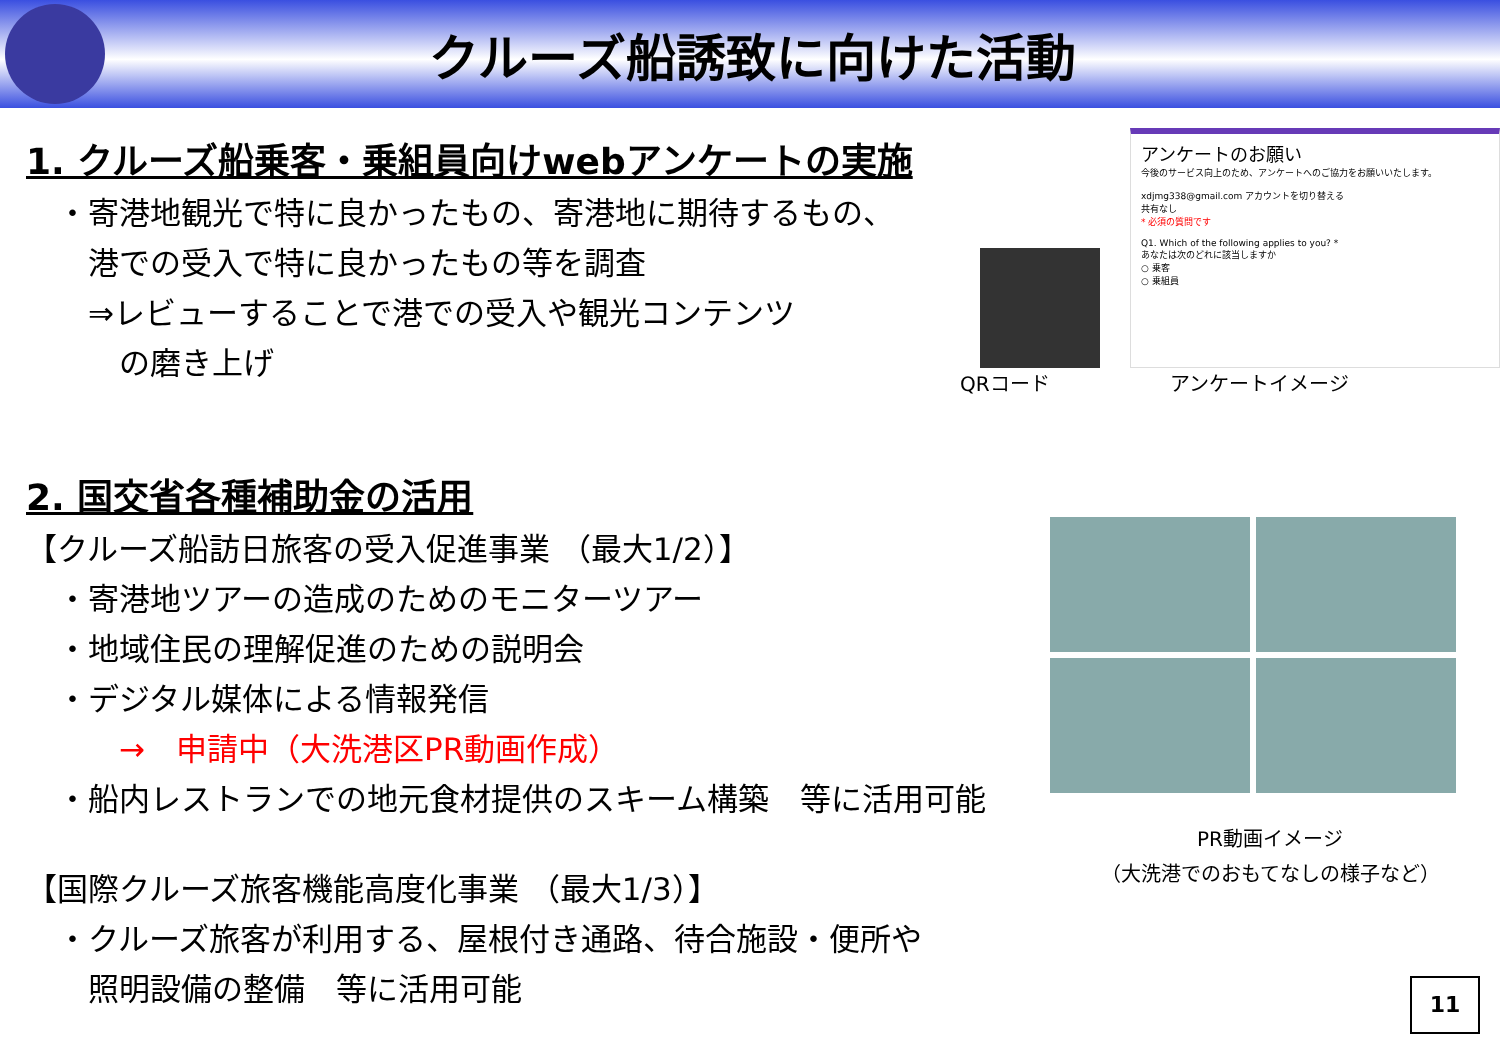クルーズ船誘致に向けた活動
1. クルーズ船乗客・乗組員向けwebアンケートの実施
　・寄港地観光で特に良かったもの、寄港地に期待するもの、
　　港での受入で特に良かったもの等を調査
　　⇒レビューすることで港での受入や観光コンテンツ
　　　の磨き上げ
2. 国交省各種補助金の活用
【クルーズ船訪日旅客の受入促進事業 （最大1/2）】
　・寄港地ツアーの造成のためのモニターツアー
　・地域住民の理解促進のための説明会
　・デジタル媒体による情報発信
　　　→　申請中（大洗港区PR動画作成）
　・船内レストランでの地元食材提供のスキーム構築　等に活用可能
【国際クルーズ旅客機能高度化事業 （最大1/3）】
　・クルーズ旅客が利用する、屋根付き通路、待合施設・便所や
　　照明設備の整備　等に活用可能
アンケートのお願い
今後のサービス向上のため、アンケートへのご協力をお願いいたします。
xdjmg338@gmail.com アカウントを切り替える
共有なし
* 必須の質問です
Q1. Which of the following applies to you? *
あなたは次のどれに該当しますか
○ 乗客
○ 乗組員
QRコード アンケートイメージ
PR動画イメージ
（大洗港でのおもてなしの様子など）
11